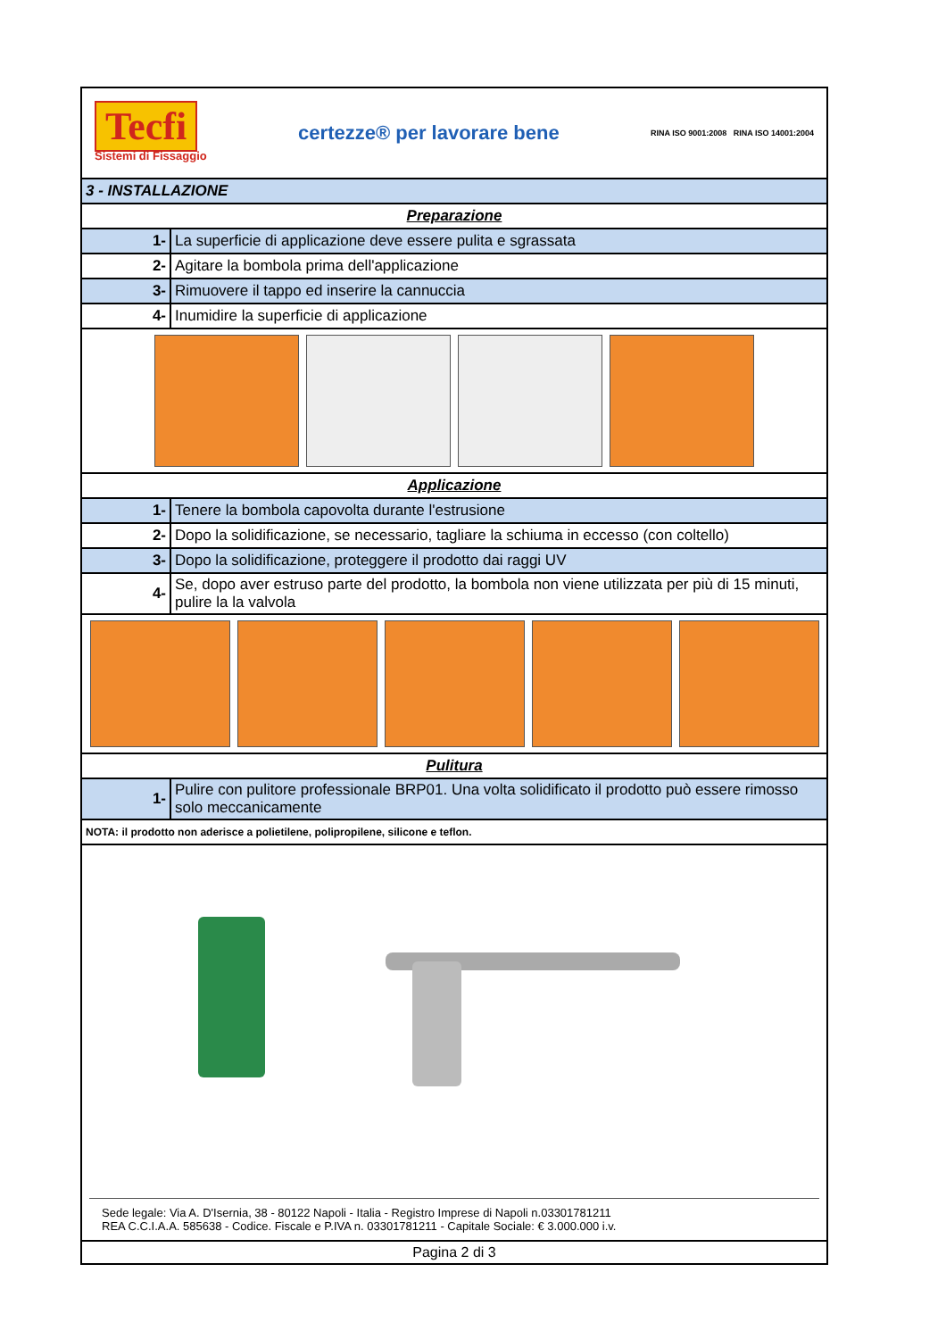Tecfi
Sistemi di Fissaggio
certezze® per lavorare bene
RINA ISO 9001:2008 RINA ISO 14001:2004
| 3 - INSTALLAZIONE | |
| Preparazione | |
| 1- | La superficie di applicazione deve essere pulita e sgrassata |
| 2- | Agitare la bombola prima dell'applicazione |
| 3- | Rimuovere il tappo ed inserire la cannuccia |
| 4- | Inumidire la superficie di applicazione |
| Applicazione | |
| 1- | Tenere la bombola capovolta durante l'estrusione |
| 2- | Dopo la solidificazione, se necessario, tagliare la schiuma in eccesso (con coltello) |
| 3- | Dopo la solidificazione, proteggere il prodotto dai raggi UV |
| 4- | Se, dopo aver estruso parte del prodotto, la bombola non viene utilizzata per più di 15 minuti, pulire la la valvola |
| Pulitura | |
| 1- | Pulire con pulitore professionale BRP01. Una volta solidificato il prodotto può essere rimosso solo meccanicamente |
| NOTA: il prodotto non aderisce a polietilene, polipropilene, silicone e teflon. | |
Sede legale: Via A. D'Isernia, 38 - 80122 Napoli - Italia - Registro Imprese di Napoli n.03301781211
REA C.C.I.A.A. 585638 - Codice. Fiscale e P.IVA n. 03301781211 - Capitale Sociale: € 3.000.000 i.v.
Pagina 2 di 3